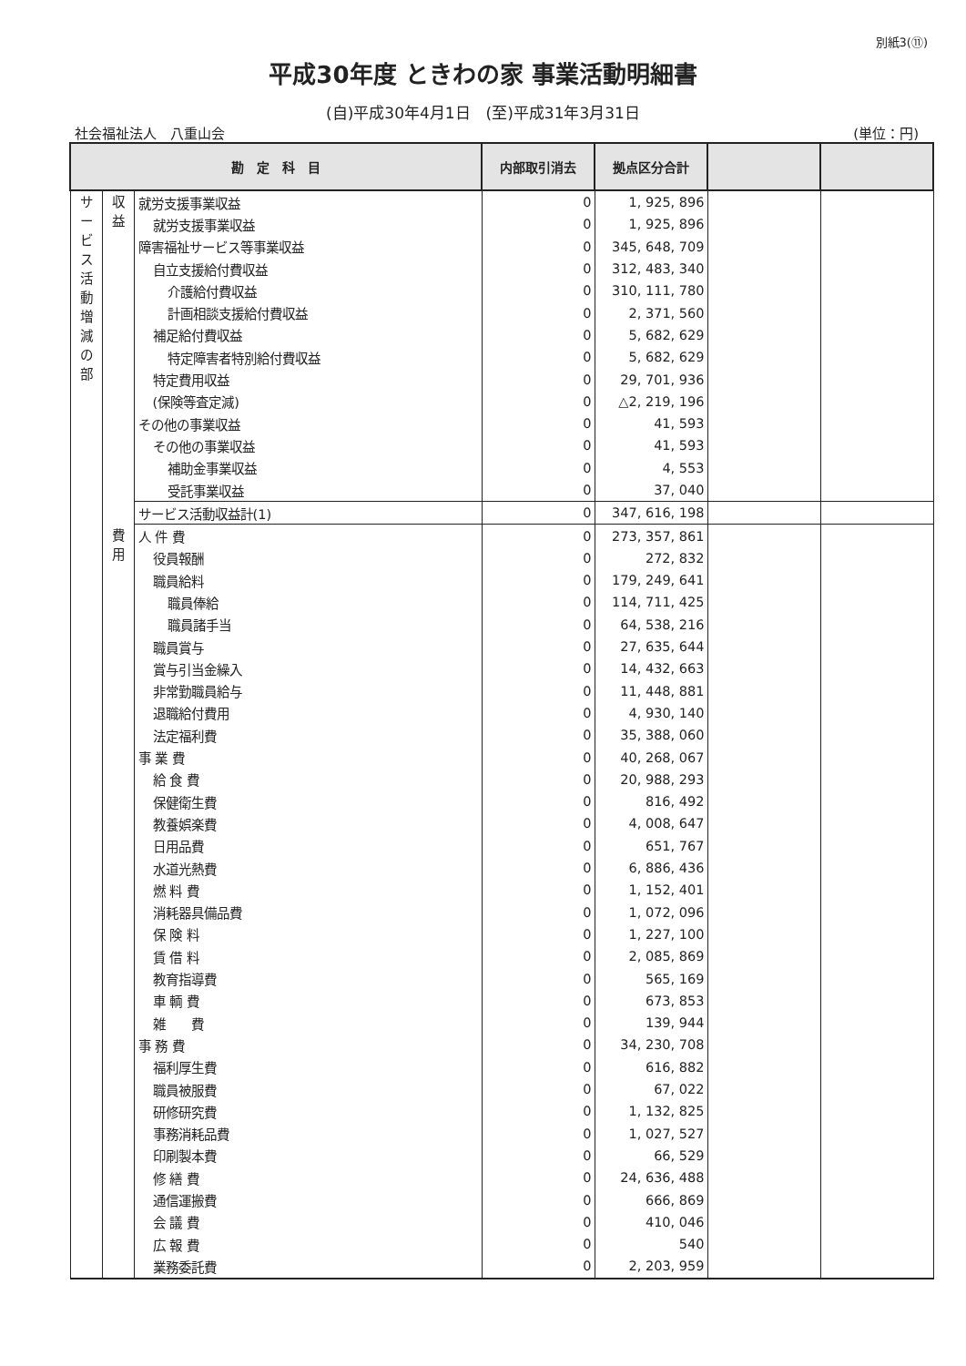別紙3(⑪)
平成30年度 ときわの家 事業活動明細書
(自)平成30年4月1日　(至)平成31年3月31日
社会福祉法人　八重山会 (単位：円)
| 勘 定 科 目 | | | 内部取引消去 | 拠点区分合計 | | |
| --- | --- | --- | --- | --- | --- | --- |
| サ ー ビ ス 活 動 増 減 の 部 | 収 益 | 就労支援事業収益 | 0 | 1, 925, 896 | | |
| | | 就労支援事業収益 | 0 | 1, 925, 896 | | |
| | | 障害福祉サービス等事業収益 | 0 | 345, 648, 709 | | |
| | | 自立支援給付費収益 | 0 | 312, 483, 340 | | |
| | | 介護給付費収益 | 0 | 310, 111, 780 | | |
| | | 計画相談支援給付費収益 | 0 | 2, 371, 560 | | |
| | | 補足給付費収益 | 0 | 5, 682, 629 | | |
| | | 特定障害者特別給付費収益 | 0 | 5, 682, 629 | | |
| | | 特定費用収益 | 0 | 29, 701, 936 | | |
| | | (保険等査定減) | 0 | △2, 219, 196 | | |
| | | その他の事業収益 | 0 | 41, 593 | | |
| | | その他の事業収益 | 0 | 41, 593 | | |
| | | 補助金事業収益 | 0 | 4, 553 | | |
| | | 受託事業収益 | 0 | 37, 040 | | |
| | | サービス活動収益計(1) | 0 | 347, 616, 198 | | |
| | 費 用 | 人 件 費 | 0 | 273, 357, 861 | | |
| | | 役員報酬 | 0 | 272, 832 | | |
| | | 職員給料 | 0 | 179, 249, 641 | | |
| | | 職員俸給 | 0 | 114, 711, 425 | | |
| | | 職員諸手当 | 0 | 64, 538, 216 | | |
| | | 職員賞与 | 0 | 27, 635, 644 | | |
| | | 賞与引当金繰入 | 0 | 14, 432, 663 | | |
| | | 非常勤職員給与 | 0 | 11, 448, 881 | | |
| | | 退職給付費用 | 0 | 4, 930, 140 | | |
| | | 法定福利費 | 0 | 35, 388, 060 | | |
| | | 事 業 費 | 0 | 40, 268, 067 | | |
| | | 給 食 費 | 0 | 20, 988, 293 | | |
| | | 保健衛生費 | 0 | 816, 492 | | |
| | | 教養娯楽費 | 0 | 4, 008, 647 | | |
| | | 日用品費 | 0 | 651, 767 | | |
| | | 水道光熱費 | 0 | 6, 886, 436 | | |
| | | 燃 料 費 | 0 | 1, 152, 401 | | |
| | | 消耗器具備品費 | 0 | 1, 072, 096 | | |
| | | 保 険 料 | 0 | 1, 227, 100 | | |
| | | 賃 借 料 | 0 | 2, 085, 869 | | |
| | | 教育指導費 | 0 | 565, 169 | | |
| | | 車 輌 費 | 0 | 673, 853 | | |
| | | 雑 費 | 0 | 139, 944 | | |
| | | 事 務 費 | 0 | 34, 230, 708 | | |
| | | 福利厚生費 | 0 | 616, 882 | | |
| | | 職員被服費 | 0 | 67, 022 | | |
| | | 研修研究費 | 0 | 1, 132, 825 | | |
| | | 事務消耗品費 | 0 | 1, 027, 527 | | |
| | | 印刷製本費 | 0 | 66, 529 | | |
| | | 修 繕 費 | 0 | 24, 636, 488 | | |
| | | 通信運搬費 | 0 | 666, 869 | | |
| | | 会 議 費 | 0 | 410, 046 | | |
| | | 広 報 費 | 0 | 540 | | |
| | | 業務委託費 | 0 | 2, 203, 959 | | |